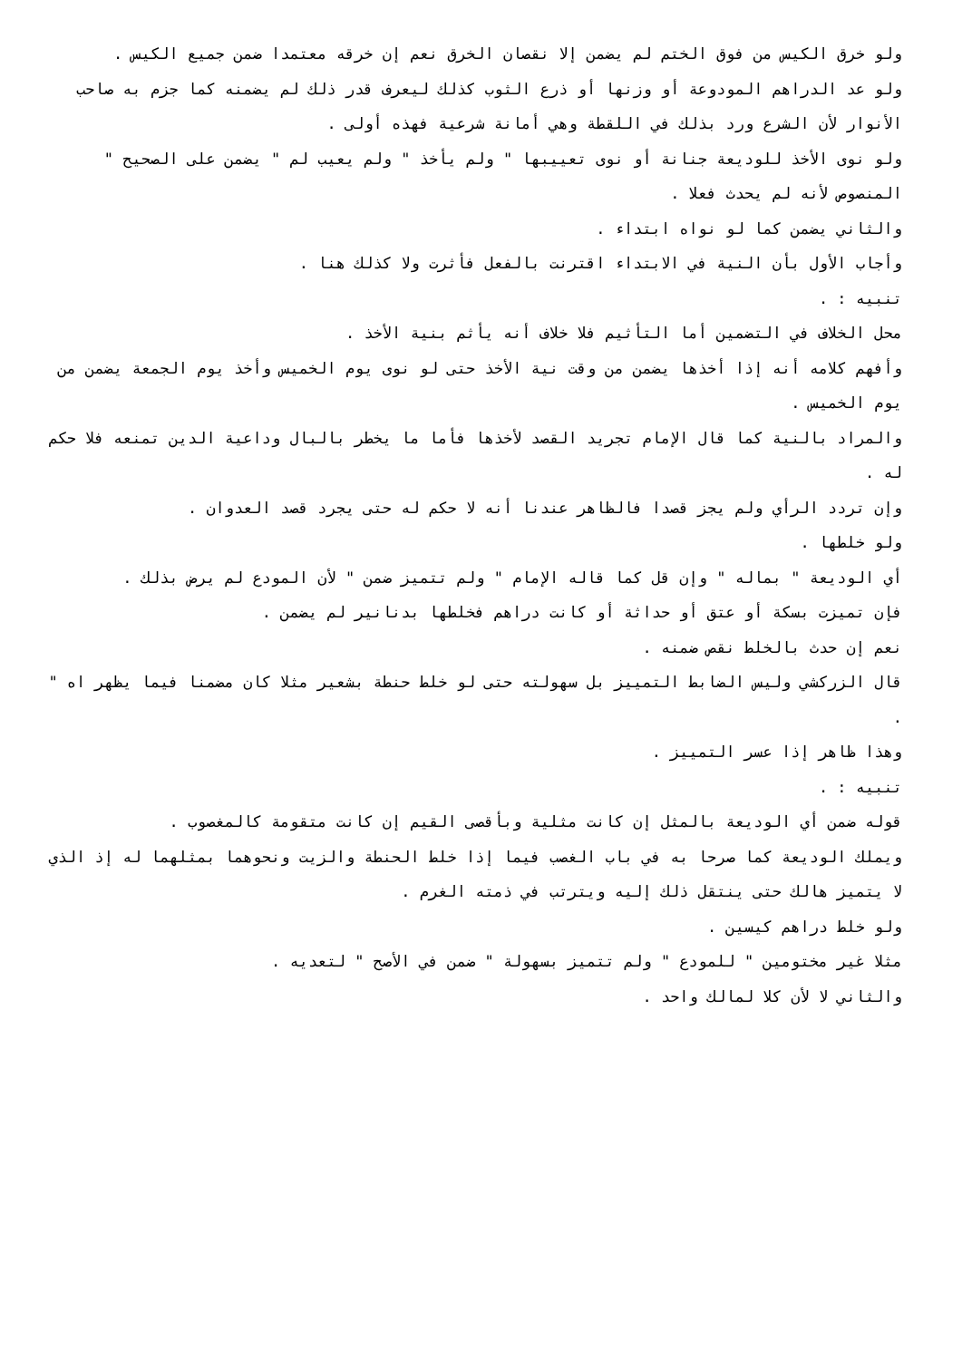ولو خرق الكيس من فوق الختم لم يضمن إلا نقصان الخرق نعم إن خرقه معتمدا ضمن جميع الكيس .
ولو عد الدراهم المودوعة أو وزنها أو ذرع الثوب كذلك ليعرف قدر ذلك لم يضمنه كما جزم به صاحب الأنوار لأن الشرع ورد بذلك في اللقطة وهي أمانة شرعية فهذه أولى .
ولو نوى الأخذ للوديعة جنانة أو نوى تعييبها " ولم يأخذ " ولم يعيب لم " يضمن على الصحيح " المنصوص لأنه لم يحدث فعلا .
والثاني يضمن كما لو نواه ابتداء .
وأجاب الأول بأن النية في الابتداء اقترنت بالفعل فأثرت ولا كذلك هنا .
تنبيه : .
محل الخلاف في التضمين أما التأثيم فلا خلاف أنه يأثم بنية الأخذ .
وأفهم كلامه أنه إذا أخذها يضمن من وقت نية الأخذ حتى لو نوى يوم الخميس وأخذ يوم الجمعة يضمن من يوم الخميس .
والمراد بالنية كما قال الإمام تجريد القصد لأخذها فأما ما يخطر بالبال وداعية الدين تمنعه فلا حكم له .
وإن تردد الرأي ولم يجز قصدا فالظاهر عندنا أنه لا حكم له حتى يجرد قصد العدوان .
ولو خلطها .
أي الوديعة " بماله " وإن قل كما قاله الإمام " ولم تتميز ضمن " لأن المودع لم يرض بذلك .
فإن تميزت بسكة أو عتق أو حداثة أو كانت دراهم فخلطها بدنانير لم يضمن .
نعم إن حدث بالخلط نقص ضمنه .
قال الزركشي وليس الضابط التمييز بل سهولته حتى لو خلط حنطة بشعير مثلا كان مضمنا فيما يظهر اه " .
وهذا ظاهر إذا عسر التمييز .
تنبيه : .
قوله ضمن أي الوديعة بالمثل إن كانت مثلية وبأقصى القيم إن كانت متقومة كالمغصوب .
ويملك الوديعة كما صرحا به في باب الغصب فيما إذا خلط الحنطة والزيت ونحوهما بمثلهما له إذ الذي لا يتميز هالك حتى ينتقل ذلك إليه ويترتب في ذمته الغرم .
ولو خلط دراهم كيسين .
مثلا غير مختومين " للمودع " ولم تتميز بسهولة " ضمن في الأصح " لتعديه .
والثاني لا لأن كلا لمالك واحد .